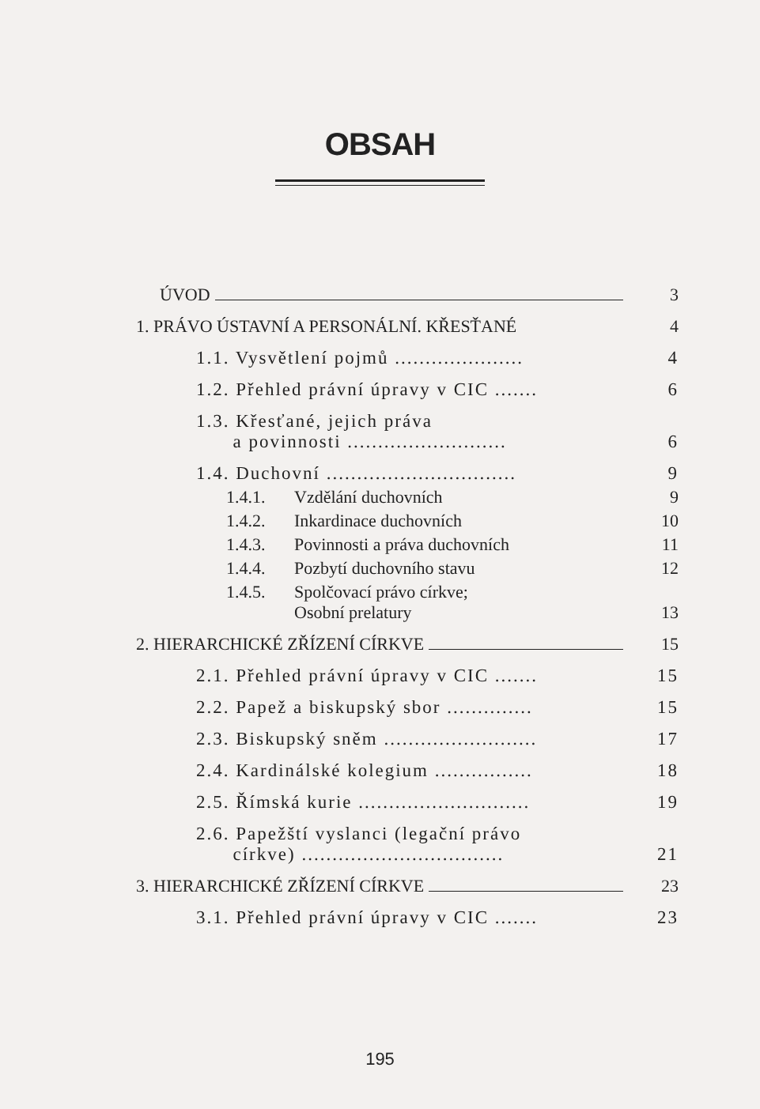OBSAH
ÚVOD 3
1. PRÁVO ÚSTAVNÍ A PERSONÁLNÍ. KŘESŤANÉ 4
1.1. Vysvětlení pojmů ..................... 4
1.2. Přehled právní úpravy v CIC ....... 6
1.3. Křesťané, jejich práva
a povinnosti .......................... 6
1.4. Duchovní ............................... 9
1.4.1. Vzdělání duchovních 9
1.4.2. Inkardinace duchovních 10
1.4.3. Povinnosti a práva duchovních 11
1.4.4. Pozbytí duchovního stavu 12
1.4.5. Spolčovací právo církve;
Osobní prelatury 13
2. HIERARCHICKÉ ZŘÍZENÍ CÍRKVE 15
2.1. Přehled právní úpravy v CIC ....... 15
2.2. Papež a biskupský sbor .............. 15
2.3. Biskupský sněm ......................... 17
2.4. Kardinálské kolegium ................ 18
2.5. Římská kurie ............................ 19
2.6. Papežští vyslanci (legační právo
církve) ................................. 21
3. HIERARCHICKÉ ZŘÍZENÍ CÍRKVE 23
3.1. Přehled právní úpravy v CIC ....... 23
195